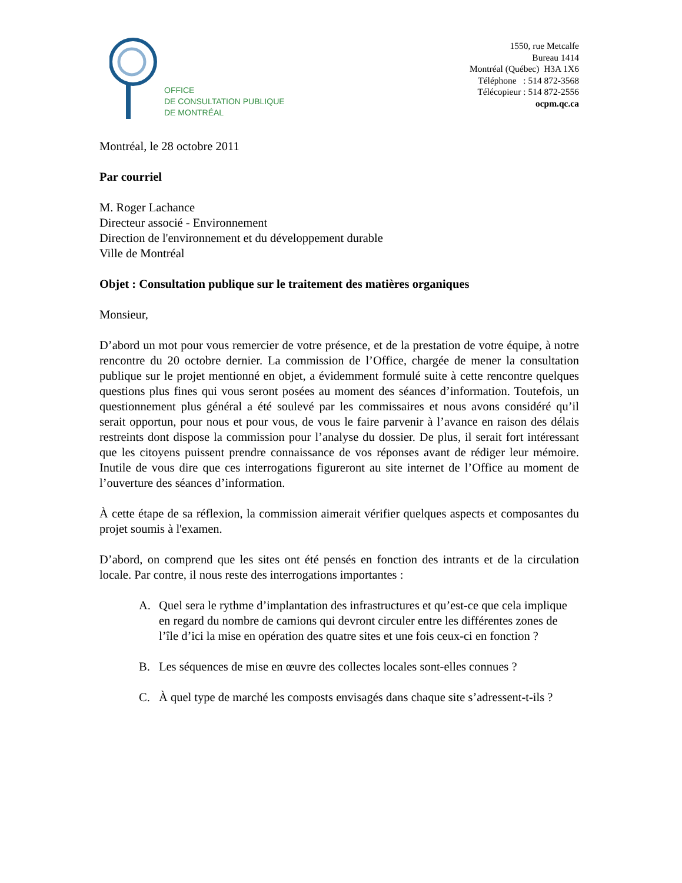OFFICE
DE CONSULTATION PUBLIQUE
DE MONTRÉAL
1550, rue Metcalfe
Bureau 1414
Montréal (Québec) H3A 1X6
Téléphone : 514 872-3568
Télécopieur : 514 872-2556
ocpm.qc.ca
Montréal, le 28 octobre 2011
Par courriel
M. Roger Lachance
Directeur associé - Environnement
Direction de l'environnement et du développement durable
Ville de Montréal
Objet : Consultation publique sur le traitement des matières organiques
Monsieur,
D’abord un mot pour vous remercier de votre présence, et de la prestation de votre équipe, à notre rencontre du 20 octobre dernier. La commission de l’Office, chargée de mener la consultation publique sur le projet mentionné en objet, a évidemment formulé suite à cette rencontre quelques questions plus fines qui vous seront posées au moment des séances d’information. Toutefois, un questionnement plus général a été soulevé par les commissaires et nous avons considéré qu’il serait opportun, pour nous et pour vous, de vous le faire parvenir à l’avance en raison des délais restreints dont dispose la commission pour l’analyse du dossier. De plus, il serait fort intéressant que les citoyens puissent prendre connaissance de vos réponses avant de rédiger leur mémoire. Inutile de vous dire que ces interrogations figureront au site internet de l’Office au moment de l’ouverture des séances d’information.
À cette étape de sa réflexion, la commission aimerait vérifier quelques aspects et composantes du projet soumis à l'examen.
D’abord, on comprend que les sites ont été pensés en fonction des intrants et de la circulation locale. Par contre, il nous reste des interrogations importantes :
A. Quel sera le rythme d’implantation des infrastructures et qu’est-ce que cela implique en regard du nombre de camions qui devront circuler entre les différentes zones de l’île d’ici la mise en opération des quatre sites et une fois ceux-ci en fonction ?
B. Les séquences de mise en œuvre des collectes locales sont-elles connues ?
C. À quel type de marché les composts envisagés dans chaque site s’adressent-t-ils ?